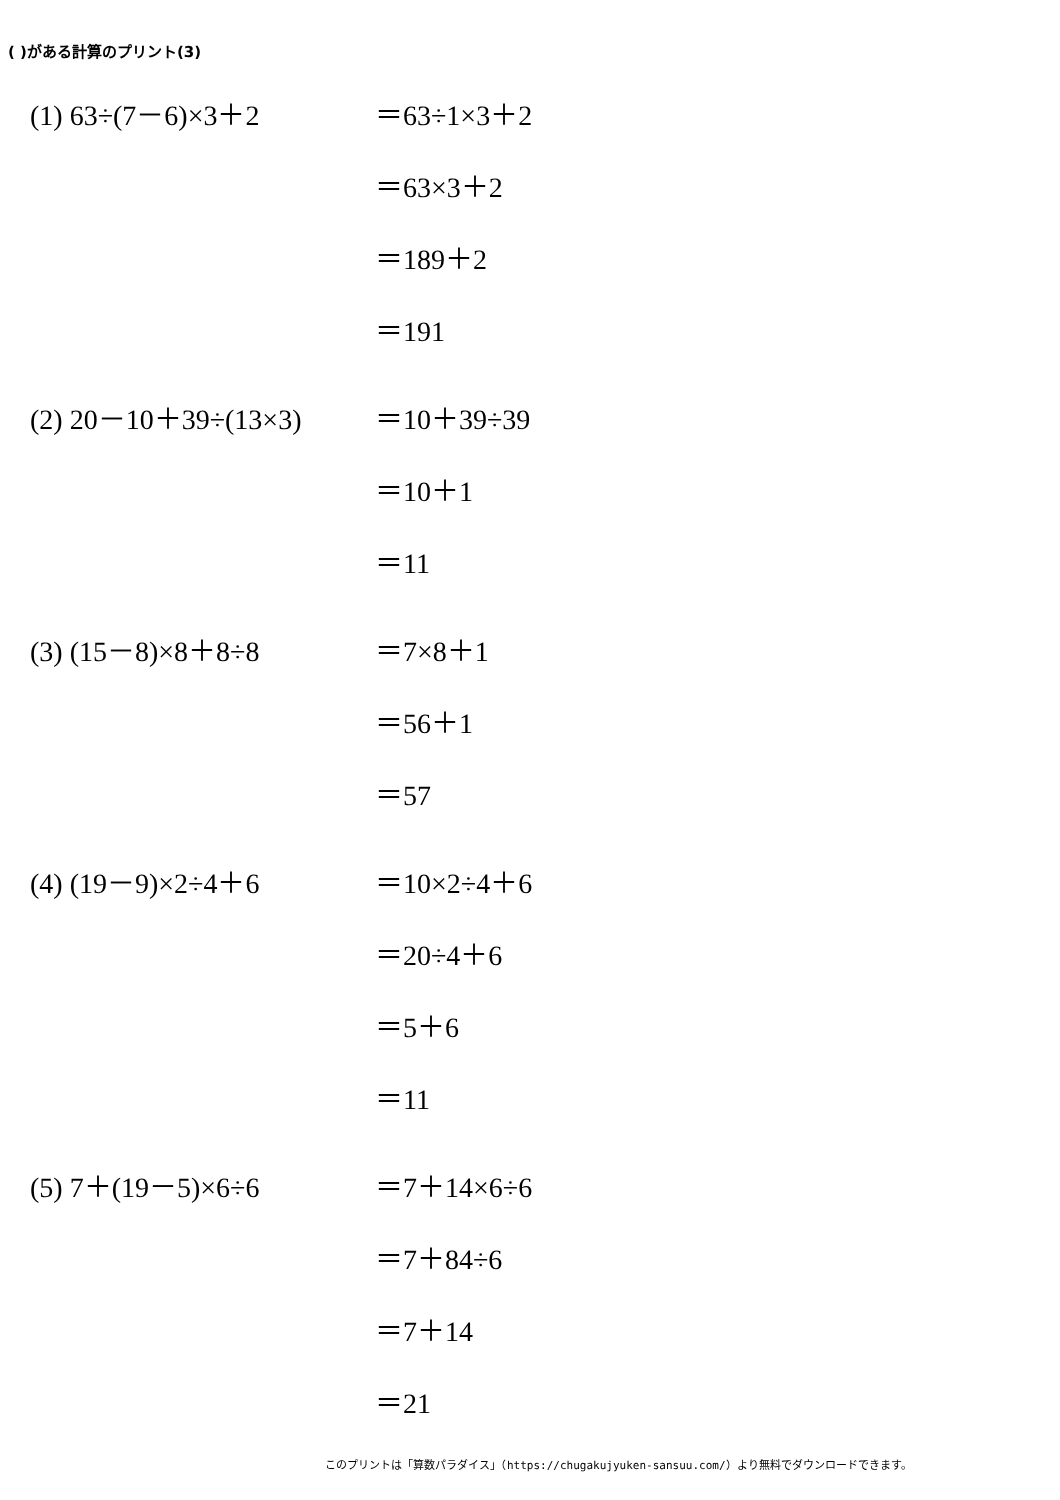( )がある計算のプリント(3)
(1) 63÷(7－6)×3＋2
＝63÷1×3＋2
＝63×3＋2
＝189＋2
＝191
(2) 20－10＋39÷(13×3)
＝10＋39÷39
＝10＋1
＝11
(3) (15－8)×8＋8÷8
＝7×8＋1
＝56＋1
＝57
(4) (19－9)×2÷4＋6
＝10×2÷4＋6
＝20÷4＋6
＝5＋6
＝11
(5) 7＋(19－5)×6÷6
＝7＋14×6÷6
＝7＋84÷6
＝7＋14
＝21
このプリントは「算数パラダイス」（https://chugakujyuken-sansuu.com/）より無料でダウンロードできます。